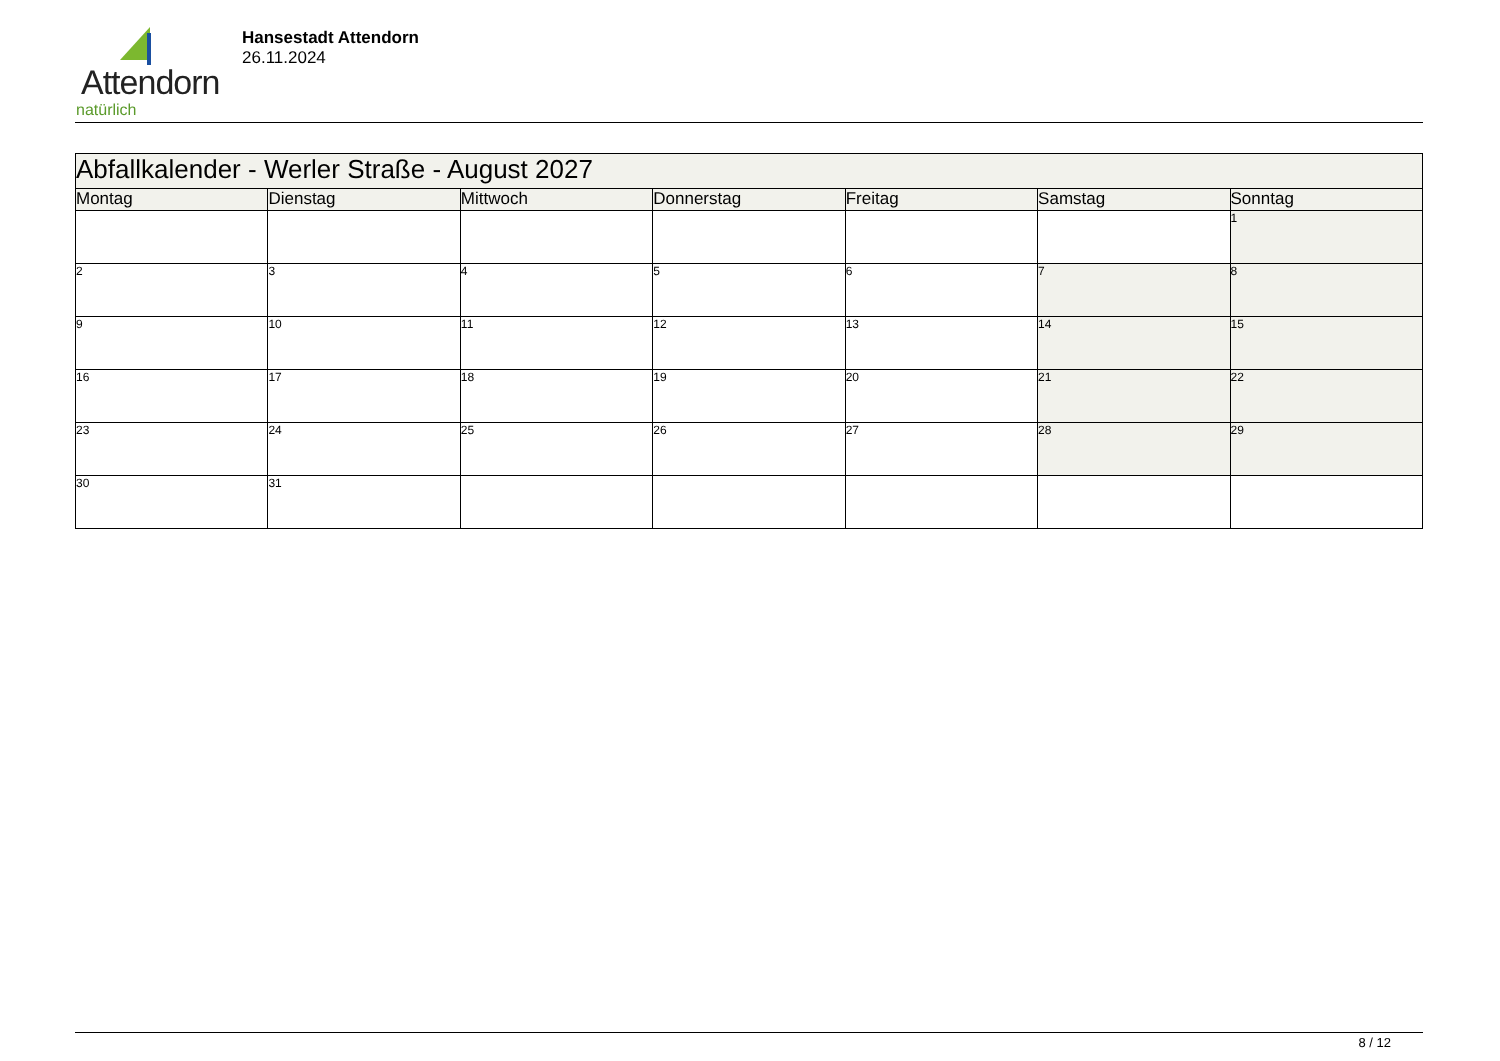Attendorn
natürlich
Hansestadt Attendorn
26.11.2024
| Abfallkalender - Werler Straße - August 2027 | | | | | | |
| Montag | Dienstag | Mittwoch | Donnerstag | Freitag | Samstag | Sonntag |
| | | | | | | 1 |
| 2 | 3 | 4 | 5 | 6 | 7 | 8 |
| 9 | 10 | 11 | 12 | 13 | 14 | 15 |
| 16 | 17 | 18 | 19 | 20 | 21 | 22 |
| 23 | 24 | 25 | 26 | 27 | 28 | 29 |
| 30 | 31 | | | | | |
8 / 12